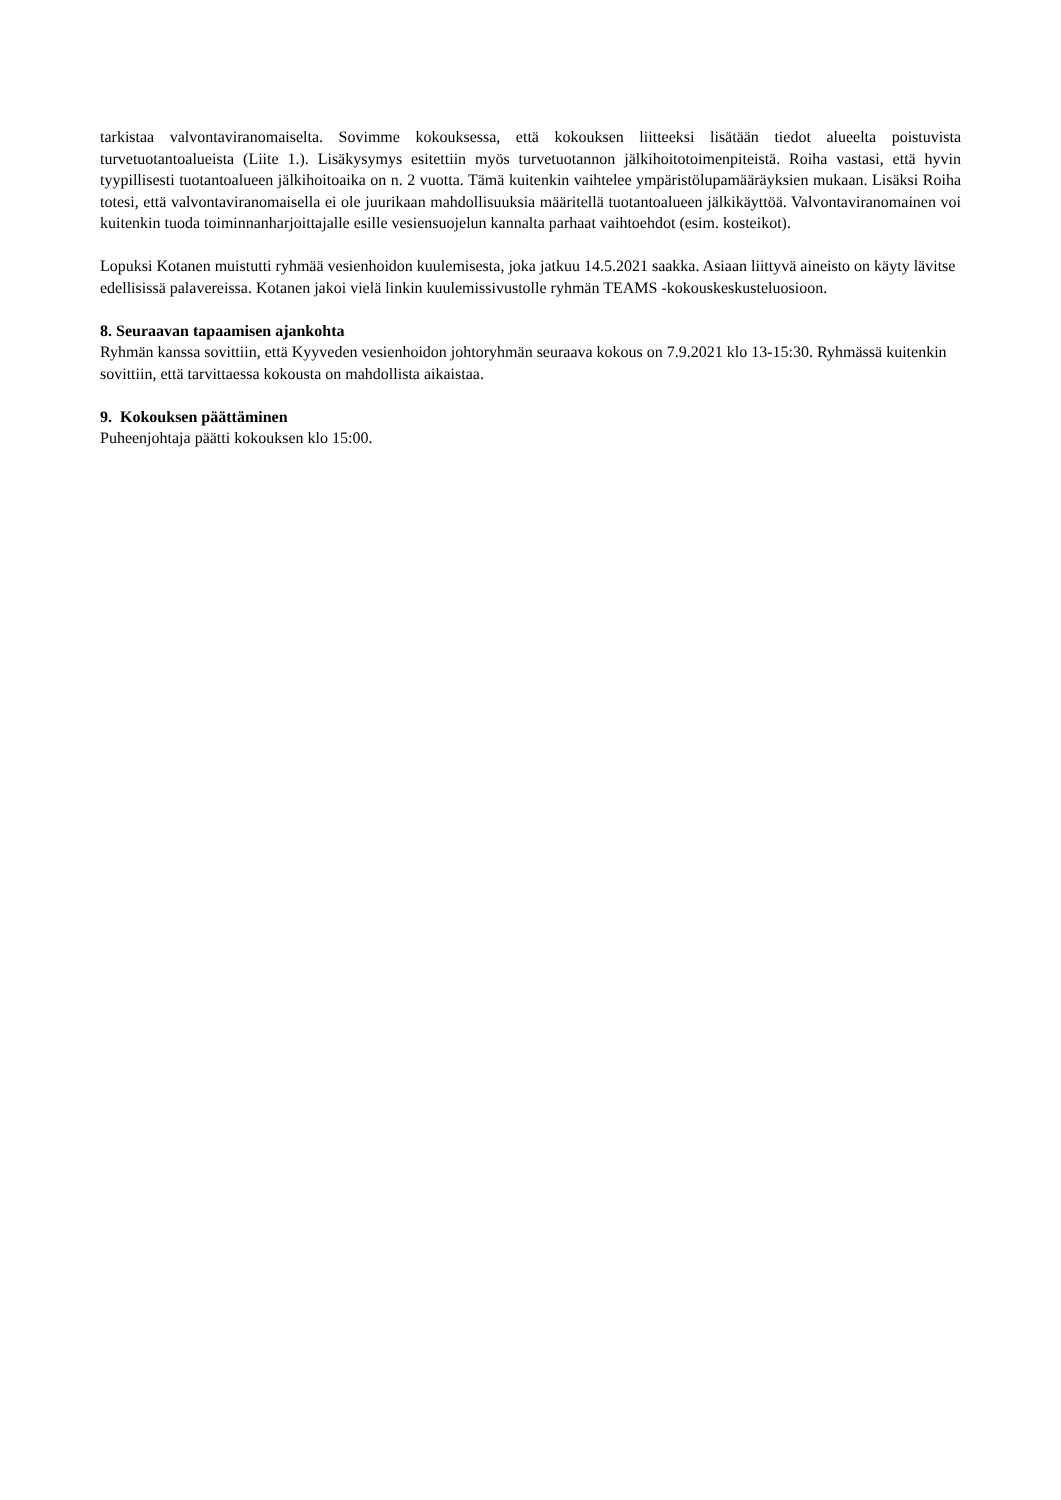tarkistaa valvontaviranomaiselta. Sovimme kokouksessa, että kokouksen liitteeksi lisätään tiedot alueelta poistuvista turvetuotantoalueista (Liite 1.). Lisäkysymys esitettiin myös turvetuotannon jälkihoitotoimenpiteistä. Roiha vastasi, että hyvin tyypillisesti tuotantoalueen jälkihoitoaika on n. 2 vuotta. Tämä kuitenkin vaihtelee ympäristölupamääräyksien mukaan. Lisäksi Roiha totesi, että valvontaviranomaisella ei ole juurikaan mahdollisuuksia määritellä tuotantoalueen jälkikäyttöä. Valvontaviranomainen voi kuitenkin tuoda toiminnanharjoittajalle esille vesiensuojelun kannalta parhaat vaihtoehdot (esim. kosteikot).
Lopuksi Kotanen muistutti ryhmää vesienhoidon kuulemisesta, joka jatkuu 14.5.2021 saakka. Asiaan liittyvä aineisto on käyty lävitse edellisissä palavereissa. Kotanen jakoi vielä linkin kuulemissivustolle ryhmän TEAMS -kokouskeskusteluosioon.
8. Seuraavan tapaamisen ajankohta
Ryhmän kanssa sovittiin, että Kyyveden vesienhoidon johtoryhmän seuraava kokous on 7.9.2021 klo 13-15:30. Ryhmässä kuitenkin sovittiin, että tarvittaessa kokousta on mahdollista aikaistaa.
9. Kokouksen päättäminen
Puheenjohtaja päätti kokouksen klo 15:00.